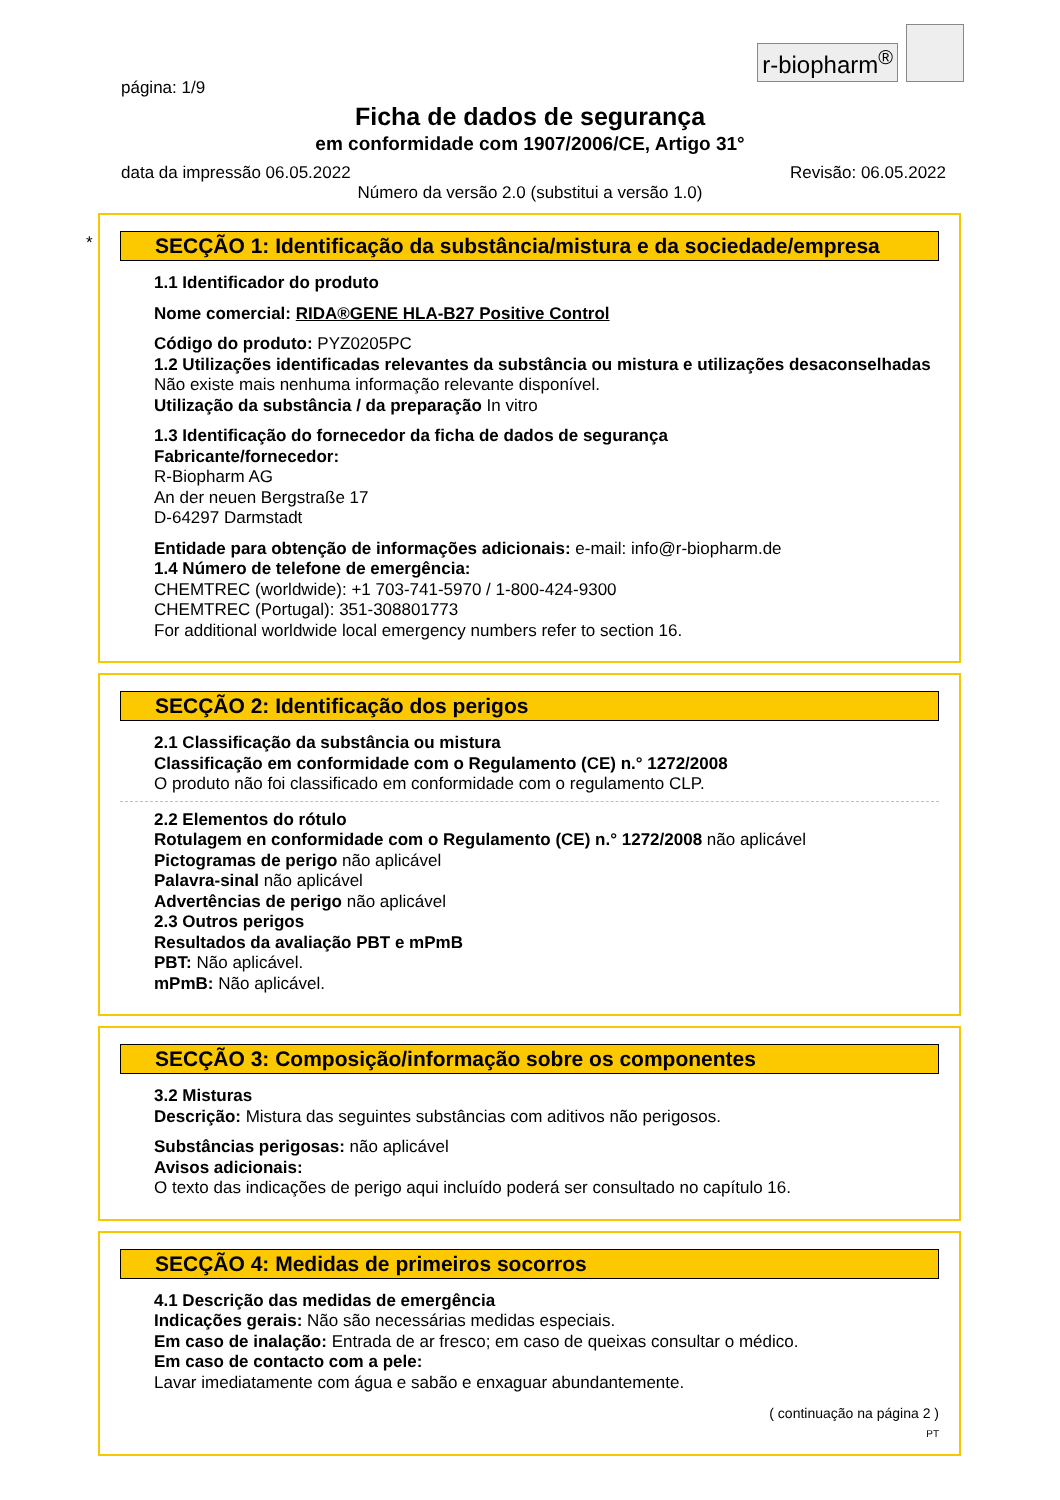r-biopharm<sup>®</sup>
página: 1/9
Ficha de dados de segurança
em conformidade com 1907/2006/CE, Artigo 31°
data da impressão 06.05.2022 Revisão: 06.05.2022
Número da versão 2.0 (substitui a versão 1.0)
*
SECÇÃO 1: Identificação da substância/mistura e da sociedade/empresa
1.1 Identificador do produto
Nome comercial: RIDA®GENE HLA-B27 Positive Control
Código do produto: PYZ0205PC
1.2 Utilizações identificadas relevantes da substância ou mistura e utilizações desaconselhadas
Não existe mais nenhuma informação relevante disponível.
Utilização da substância / da preparação In vitro
1.3 Identificação do fornecedor da ficha de dados de segurança
Fabricante/fornecedor:
R-Biopharm AG
An der neuen Bergstraße 17
D-64297 Darmstadt
Entidade para obtenção de informações adicionais: e-mail: info@r-biopharm.de
1.4 Número de telefone de emergência:
CHEMTREC (worldwide): +1 703-741-5970 / 1-800-424-9300
CHEMTREC (Portugal): 351-308801773
For additional worldwide local emergency numbers refer to section 16.
SECÇÃO 2: Identificação dos perigos
2.1 Classificação da substância ou mistura
Classificação em conformidade com o Regulamento (CE) n.° 1272/2008
O produto não foi classificado em conformidade com o regulamento CLP.
2.2 Elementos do rótulo
Rotulagem en conformidade com o Regulamento (CE) n.° 1272/2008 não aplicável
Pictogramas de perigo não aplicável
Palavra-sinal não aplicável
Advertências de perigo não aplicável
2.3 Outros perigos
Resultados da avaliação PBT e mPmB
PBT: Não aplicável.
mPmB: Não aplicável.
SECÇÃO 3: Composição/informação sobre os componentes
3.2 Misturas
Descrição: Mistura das seguintes substâncias com aditivos não perigosos.
Substâncias perigosas: não aplicável
Avisos adicionais:
O texto das indicações de perigo aqui incluído poderá ser consultado no capítulo 16.
SECÇÃO 4: Medidas de primeiros socorros
4.1 Descrição das medidas de emergência
Indicações gerais: Não são necessárias medidas especiais.
Em caso de inalação: Entrada de ar fresco; em caso de queixas consultar o médico.
Em caso de contacto com a pele:
Lavar imediatamente com água e sabão e enxaguar abundantemente.
( continuação na página 2 )
PT